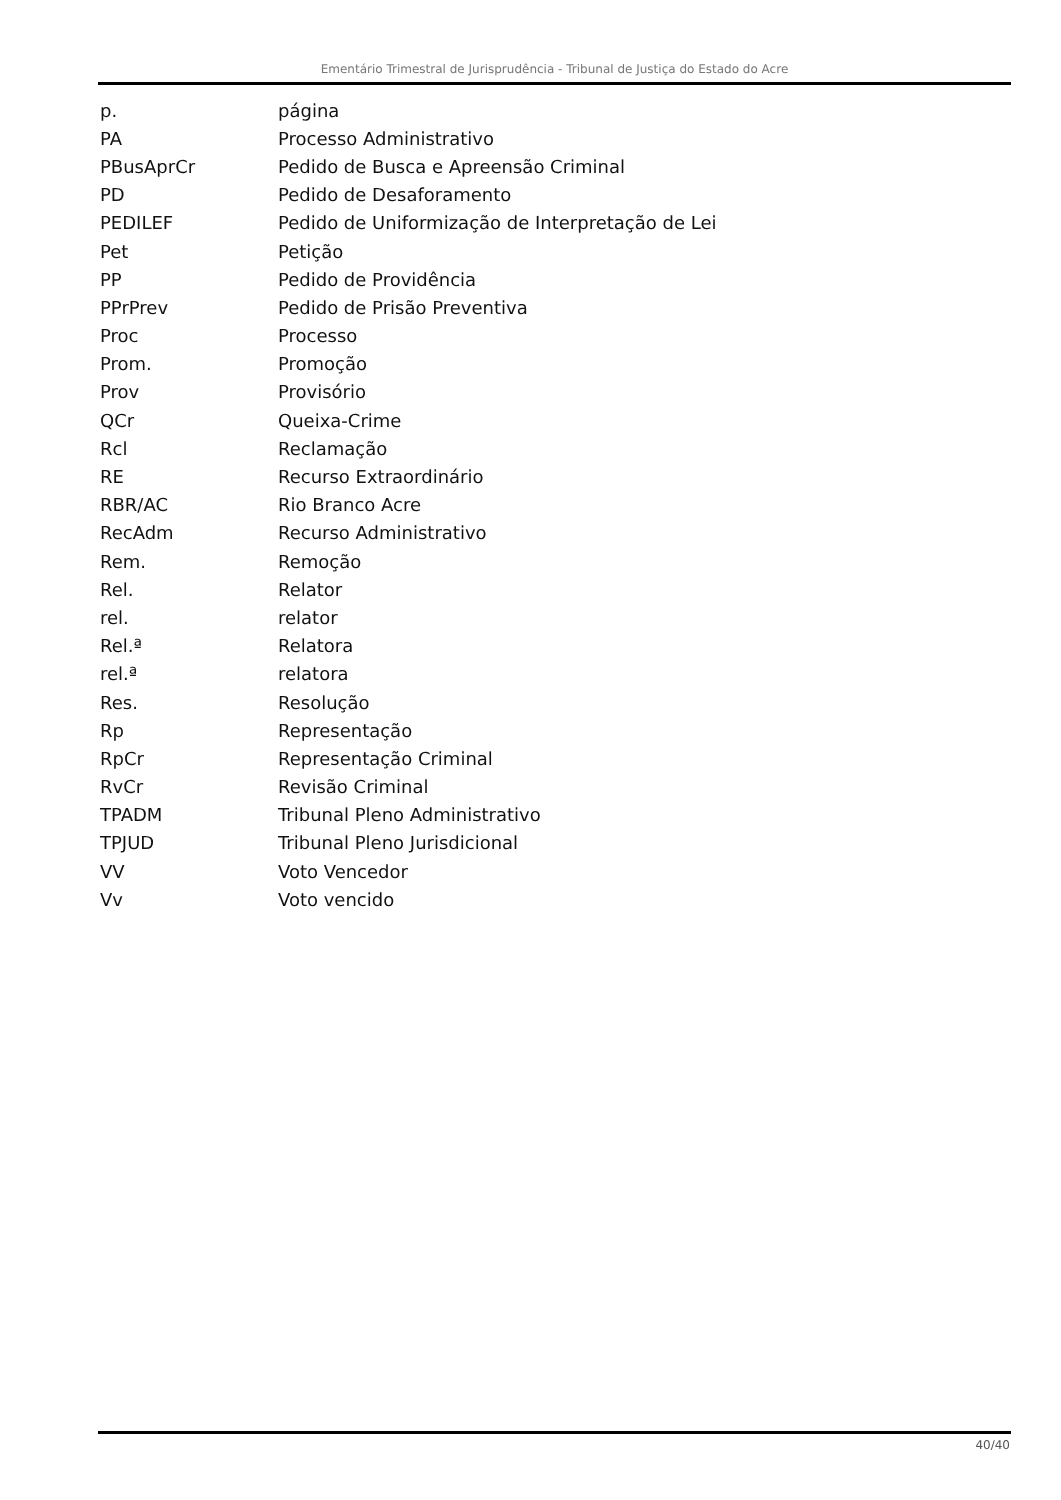Ementário Trimestral de Jurisprudência - Tribunal de Justiça do Estado do Acre
| p. | página |
| PA | Processo Administrativo |
| PBusAprCr | Pedido de Busca e Apreensão Criminal |
| PD | Pedido de Desaforamento |
| PEDILEF | Pedido de Uniformização de Interpretação de Lei |
| Pet | Petição |
| PP | Pedido de Providência |
| PPrPrev | Pedido de Prisão Preventiva |
| Proc | Processo |
| Prom. | Promoção |
| Prov | Provisório |
| QCr | Queixa-Crime |
| Rcl | Reclamação |
| RE | Recurso Extraordinário |
| RBR/AC | Rio Branco Acre |
| RecAdm | Recurso Administrativo |
| Rem. | Remoção |
| Rel. | Relator |
| rel. | relator |
| Rel.ª | Relatora |
| rel.ª | relatora |
| Res. | Resolução |
| Rp | Representação |
| RpCr | Representação Criminal |
| RvCr | Revisão Criminal |
| TPADM | Tribunal Pleno Administrativo |
| TPJUD | Tribunal Pleno Jurisdicional |
| VV | Voto Vencedor |
| Vv | Voto vencido |
40/40